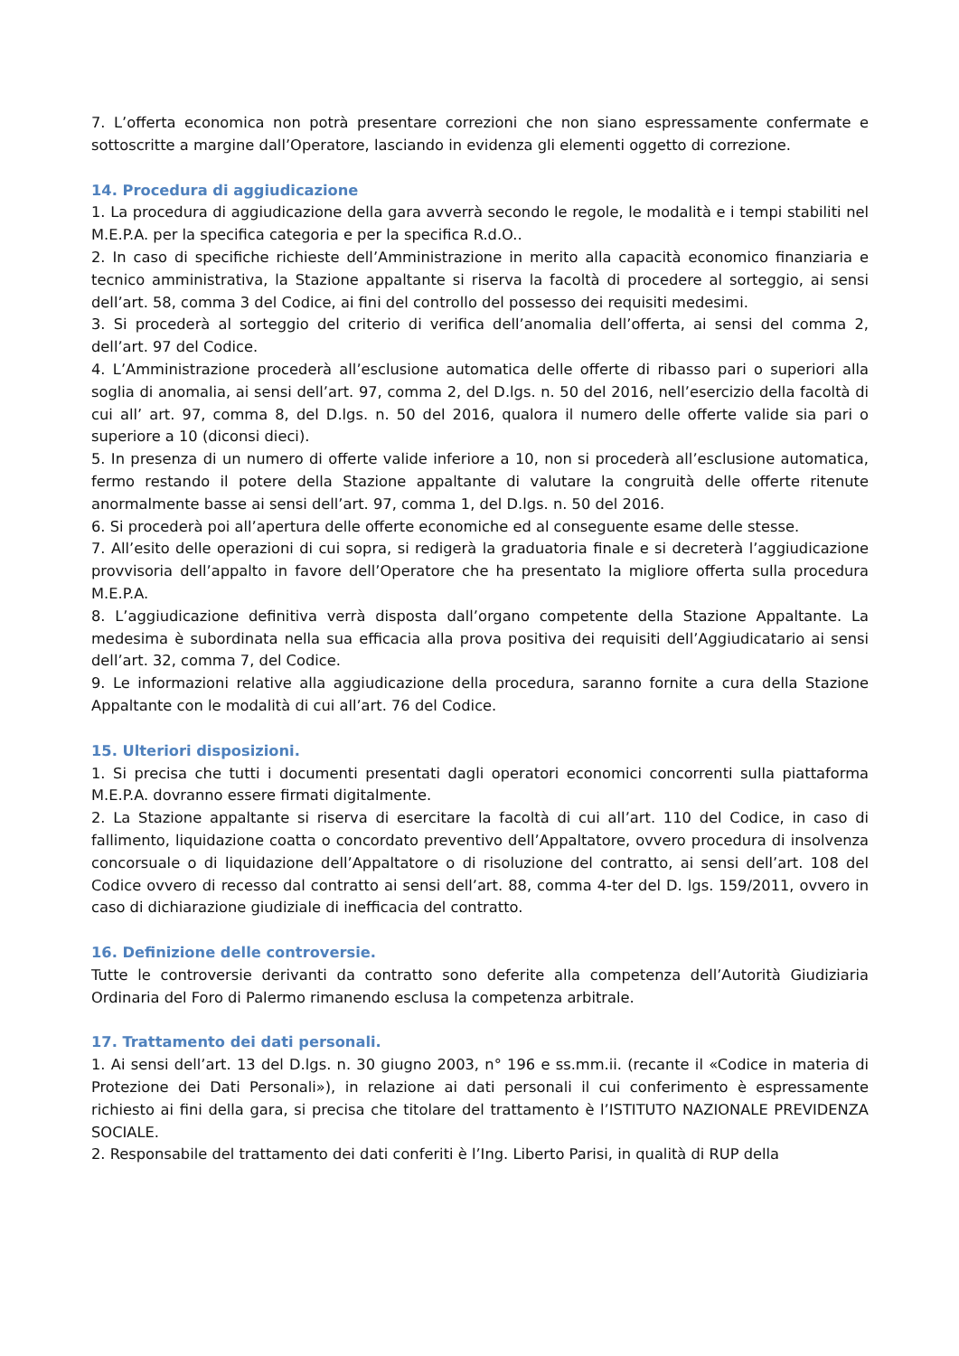7. L’offerta economica non potrà presentare correzioni che non siano espressamente confermate e sottoscritte a margine dall’Operatore, lasciando in evidenza gli elementi oggetto di correzione.
14. Procedura di aggiudicazione
1. La procedura di aggiudicazione della gara avverrà secondo le regole, le modalità e i tempi stabiliti nel M.E.P.A. per la specifica categoria e per la specifica R.d.O..
2. In caso di specifiche richieste dell’Amministrazione in merito alla capacità economico finanziaria e tecnico amministrativa, la Stazione appaltante si riserva la facoltà di procedere al sorteggio, ai sensi dell’art. 58, comma 3 del Codice, ai fini del controllo del possesso dei requisiti medesimi.
3. Si procederà al sorteggio del criterio di verifica dell’anomalia dell’offerta, ai sensi del comma 2, dell’art. 97 del Codice.
4. L’Amministrazione procederà all’esclusione automatica delle offerte di ribasso pari o superiori alla soglia di anomalia, ai sensi dell’art. 97, comma 2, del D.lgs. n. 50 del 2016, nell’esercizio della facoltà di cui all’ art. 97, comma 8, del D.lgs. n. 50 del 2016, qualora il numero delle offerte valide sia pari o superiore a 10 (diconsi dieci).
5. In presenza di un numero di offerte valide inferiore a 10, non si procederà all’esclusione automatica, fermo restando il potere della Stazione appaltante di valutare la congruità delle offerte ritenute anormalmente basse ai sensi dell’art. 97, comma 1, del D.lgs. n. 50 del 2016.
6. Si procederà poi all’apertura delle offerte economiche ed al conseguente esame delle stesse.
7. All’esito delle operazioni di cui sopra, si redigerà la graduatoria finale e si decreterà l’aggiudicazione provvisoria dell’appalto in favore dell’Operatore che ha presentato la migliore offerta sulla procedura M.E.P.A.
8. L’aggiudicazione definitiva verrà disposta dall’organo competente della Stazione Appaltante. La medesima è subordinata nella sua efficacia alla prova positiva dei requisiti dell’Aggiudicatario ai sensi dell’art. 32, comma 7, del Codice.
9. Le informazioni relative alla aggiudicazione della procedura, saranno fornite a cura della Stazione Appaltante con le modalità di cui all’art. 76 del Codice.
15. Ulteriori disposizioni.
1. Si precisa che tutti i documenti presentati dagli operatori economici concorrenti sulla piattaforma M.E.P.A. dovranno essere firmati digitalmente.
2. La Stazione appaltante si riserva di esercitare la facoltà di cui all’art. 110 del Codice, in caso di fallimento, liquidazione coatta o concordato preventivo dell’Appaltatore, ovvero procedura di insolvenza concorsuale o di liquidazione dell’Appaltatore o di risoluzione del contratto, ai sensi dell’art. 108 del Codice ovvero di recesso dal contratto ai sensi dell’art. 88, comma 4-ter del D. lgs. 159/2011, ovvero in caso di dichiarazione giudiziale di inefficacia del contratto.
16. Definizione delle controversie.
Tutte le controversie derivanti da contratto sono deferite alla competenza dell’Autorità Giudiziaria Ordinaria del Foro di Palermo rimanendo esclusa la competenza arbitrale.
17. Trattamento dei dati personali.
1. Ai sensi dell’art. 13 del D.lgs. n. 30 giugno 2003, n° 196 e ss.mm.ii. (recante il «Codice in materia di Protezione dei Dati Personali»), in relazione ai dati personali il cui conferimento è espressamente richiesto ai fini della gara, si precisa che titolare del trattamento è l’ISTITUTO NAZIONALE PREVIDENZA SOCIALE.
2. Responsabile del trattamento dei dati conferiti è l’Ing. Liberto Parisi, in qualità di RUP della